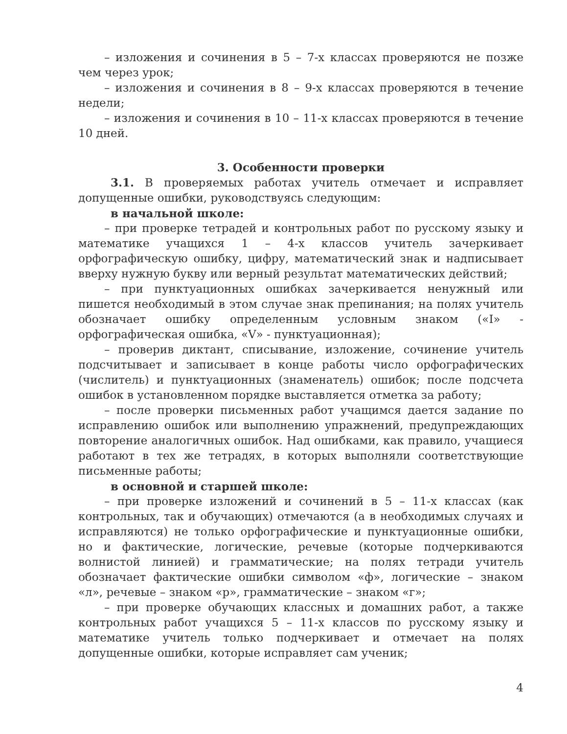– изложения и сочинения в 5 – 7-х классах проверяются не позже чем через урок;
– изложения и сочинения в 8 – 9-х классах проверяются в течение недели;
– изложения и сочинения в 10 – 11-х классах проверяются в течение 10 дней.
3. Особенности проверки
3.1. В проверяемых работах учитель отмечает и исправляет допущенные ошибки, руководствуясь следующим:
в начальной школе:
– при проверке тетрадей и контрольных работ по русскому языку и математике учащихся 1 – 4-х классов учитель зачеркивает орфографическую ошибку, цифру, математический знак и надписывает вверху нужную букву или верный результат математических действий;
– при пунктуационных ошибках зачеркивается ненужный или пишется необходимый в этом случае знак препинания; на полях учитель обозначает ошибку определенным условным знаком («I» - орфографическая ошибка, «V» - пунктуационная);
– проверив диктант, списывание, изложение, сочинение учитель подсчитывает и записывает в конце работы число орфографических (числитель) и пунктуационных (знаменатель) ошибок; после подсчета ошибок в установленном порядке выставляется отметка за работу;
– после проверки письменных работ учащимся дается задание по исправлению ошибок или выполнению упражнений, предупреждающих повторение аналогичных ошибок. Над ошибками, как правило, учащиеся работают в тех же тетрадях, в которых выполняли соответствующие письменные работы;
в основной и старшей школе:
– при проверке изложений и сочинений в 5 – 11-х классах (как контрольных, так и обучающих) отмечаются (а в необходимых случаях и исправляются) не только орфографические и пунктуационные ошибки, но и фактические, логические, речевые (которые подчеркиваются волнистой линией) и грамматические; на полях тетради учитель обозначает фактические ошибки символом «ф», логические – знаком «л», речевые – знаком «р», грамматические – знаком «г»;
– при проверке обучающих классных и домашних работ, а также контрольных работ учащихся 5 – 11-х классов по русскому языку и математике учитель только подчеркивает и отмечает на полях допущенные ошибки, которые исправляет сам ученик;
4